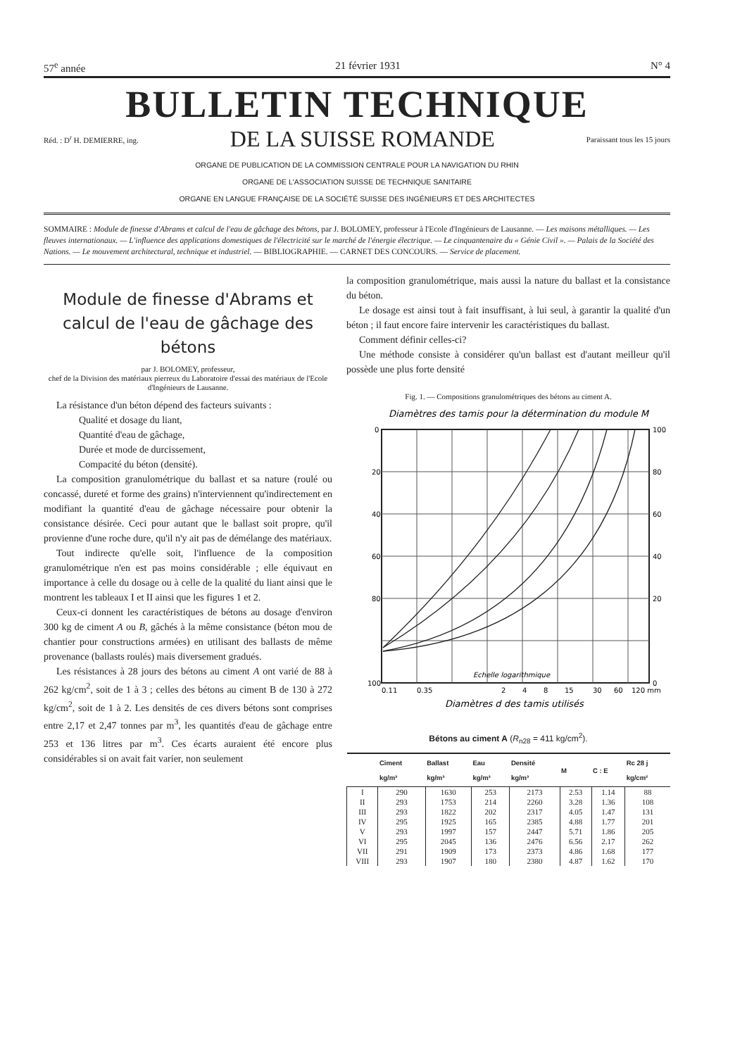57<sup>e</sup> année 21 février 1931 N° 4
BULLETIN TECHNIQUE
Réd. : D<sup>r</sup> H. DEMIERRE, ing. DE LA SUISSE ROMANDE Paraissant tous les 15 jours
ORGANE DE PUBLICATION DE LA COMMISSION CENTRALE POUR LA NAVIGATION DU RHIN
ORGANE DE L'ASSOCIATION SUISSE DE TECHNIQUE SANITAIRE
ORGANE EN LANGUE FRANÇAISE DE LA SOCIÉTÉ SUISSE DES INGÉNIEURS ET DES ARCHITECTES
SOMMAIRE : Module de finesse d'Abrams et calcul de l'eau de gâchage des bétons, par J. BOLOMEY, professeur à l'Ecole d'Ingénieurs de Lausanne. — Les maisons métalliques. — Les fleuves internationaux. — L'influence des applications domestiques de l'électricité sur le marché de l'énergie électrique. — Le cinquantenaire du « Génie Civil ». — Palais de la Société des Nations. — Le mouvement architectural, technique et industriel. — BIBLIOGRAPHIE. — CARNET DES CONCOURS. — Service de placement.
Module de finesse d'Abrams et calcul de l'eau de gâchage des bétons
par J. BOLOMEY, professeur,
chef de la Division des matériaux pierreux du Laboratoire d'essai des matériaux de l'Ecole d'Ingénieurs de Lausanne.
La résistance d'un béton dépend des facteurs suivants :
Qualité et dosage du liant,
Quantité d'eau de gâchage,
Durée et mode de durcissement,
Compacité du béton (densité).
La composition granulométrique du ballast et sa nature (roulé ou concassé, dureté et forme des grains) n'interviennent qu'indirectement en modifiant la quantité d'eau de gâchage nécessaire pour obtenir la consistance désirée. Ceci pour autant que le ballast soit propre, qu'il provienne d'une roche dure, qu'il n'y ait pas de démélange des matériaux.
Tout indirecte qu'elle soit, l'influence de la composition granulométrique n'en est pas moins considérable ; elle équivaut en importance à celle du dosage ou à celle de la qualité du liant ainsi que le montrent les tableaux I et II ainsi que les figures 1 et 2.
Ceux-ci donnent les caractéristiques de bétons au dosage d'environ 300 kg de ciment A ou B, gâchés à la même consistance (béton mou de chantier pour constructions armées) en utilisant des ballasts de même provenance (ballasts roulés) mais diversement gradués.
Les résistances à 28 jours des bétons au ciment A ont varié de 88 à 262 kg/cm<sup>2</sup>, soit de 1 à 3 ; celles des bétons au ciment B de 130 à 272 kg/cm<sup>2</sup>, soit de 1 à 2. Les densités de ces divers bétons sont comprises entre 2,17 et 2,47 tonnes par m<sup>3</sup>, les quantités d'eau de gâchage entre 253 et 136 litres par m<sup>3</sup>. Ces écarts auraient été encore plus considérables si on avait fait varier, non seulement
la composition granulométrique, mais aussi la nature du ballast et la consistance du béton.
Le dosage est ainsi tout à fait insuffisant, à lui seul, à garantir la qualité d'un béton ; il faut encore faire intervenir les caractéristiques du ballast.
Comment définir celles-ci?
Une méthode consiste à considérer qu'un ballast est d'autant meilleur qu'il possède une plus forte densité
Fig. 1. — Compositions granulométriques des bétons au ciment A.
Diamètres des tamis pour la détermination du module M
0
20
40
60
80
100
100
80
60
40
20
0
0.11
0.35
2
4
8
15
30
60
120 mm
Echelle logarithmique
Diamètres d des tamis utilisés
Bétons au ciment A (R<sub>n28</sub> = 411 kg/cm<sup>2</sup>).
| | Ciment kg/m³ | Ballast kg/m³ | Eau kg/m³ | Densité kg/m³ | M | C : E | Rc 28 j kg/cm² |
| --- | --- | --- | --- | --- | --- | --- | --- |
| I | 290 | 1630 | 253 | 2173 | 2.53 | 1.14 | 88 |
| II | 293 | 1753 | 214 | 2260 | 3.28 | 1.36 | 108 |
| III | 293 | 1822 | 202 | 2317 | 4.05 | 1.47 | 131 |
| IV | 295 | 1925 | 165 | 2385 | 4.88 | 1.77 | 201 |
| V | 293 | 1997 | 157 | 2447 | 5.71 | 1.86 | 205 |
| VI | 295 | 2045 | 136 | 2476 | 6.56 | 2.17 | 262 |
| VII | 291 | 1909 | 173 | 2373 | 4.86 | 1.68 | 177 |
| VIII | 293 | 1907 | 180 | 2380 | 4.87 | 1.62 | 170 |